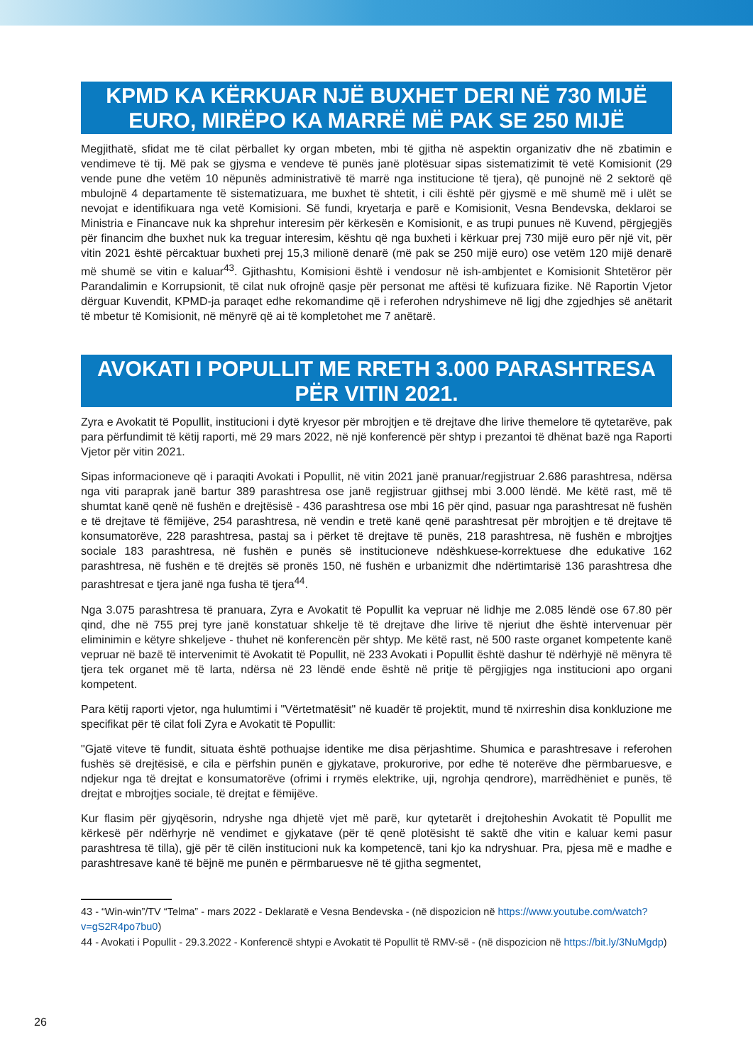KPMD KA KËRKUAR NJË BUXHET DERI NË 730 MIJË EURO, MIRËPO KA MARRË MË PAK SE 250 MIJË
Megjithatë, sfidat me të cilat përballet ky organ mbeten, mbi të gjitha në aspektin organizativ dhe në zbatimin e vendimeve të tij. Më pak se gjysma e vendeve të punës janë plotësuar sipas sistematizimit të vetë Komisionit (29 vende pune dhe vetëm 10 nëpunës administrativë të marrë nga institucione të tjera), që punojnë në 2 sektorë që mbulojnë 4 departamente të sistematizuara, me buxhet të shtetit, i cili është për gjysmë e më shumë më i ulët se nevojat e identifikuara nga vetë Komisioni. Së fundi, kryetarja e parë e Komisionit, Vesna Bendevska, deklaroi se Ministria e Financave nuk ka shprehur interesim për kërkesën e Komisionit, e as trupi punues në Kuvend, përgjegjës për financim dhe buxhet nuk ka treguar interesim, kështu që nga buxheti i kërkuar prej 730 mijë euro për një vit, për vitin 2021 është përcaktuar buxheti prej 15,3 milionë denarë (më pak se 250 mijë euro) ose vetëm 120 mijë denarë më shumë se vitin e kaluar<sup>43</sup>. Gjithashtu, Komisioni është i vendosur në ish-ambjentet e Komisionit Shtetëror për Parandalimin e Korrupsionit, të cilat nuk ofrojnë qasje për personat me aftësi të kufizuara fizike. Në Raportin Vjetor dërguar Kuvendit, KPMD-ja paraqet edhe rekomandime që i referohen ndryshimeve në ligj dhe zgjedhjes së anëtarit të mbetur të Komisionit, në mënyrë që ai të kompletohet me 7 anëtarë.
AVOKATI I POPULLIT ME RRETH 3.000 PARASHTRESA PËR VITIN 2021.
Zyra e Avokatit të Popullit, institucioni i dytë kryesor për mbrojtjen e të drejtave dhe lirive themelore të qytetarëve, pak para përfundimit të këtij raporti, më 29 mars 2022, në një konferencë për shtyp i prezantoi të dhënat bazë nga Raporti Vjetor për vitin 2021.
Sipas informacioneve që i paraqiti Avokati i Popullit, në vitin 2021 janë pranuar/regjistruar 2.686 parashtresa, ndërsa nga viti paraprak janë bartur 389 parashtresa ose janë regjistruar gjithsej mbi 3.000 lëndë. Me këtë rast, më të shumtat kanë qenë në fushën e drejtësisë - 436 parashtresa ose mbi 16 për qind, pasuar nga parashtresat në fushën e të drejtave të fëmijëve, 254 parashtresa, në vendin e tretë kanë qenë parashtresat për mbrojtjen e të drejtave të konsumatorëve, 228 parashtresa, pastaj sa i përket të drejtave të punës, 218 parashtresa, në fushën e mbrojtjes sociale 183 parashtresa, në fushën e punës së institucioneve ndëshkuese-korrektuese dhe edukative 162 parashtresa, në fushën e të drejtës së pronës 150, në fushën e urbanizmit dhe ndërtimtarisë 136 parashtresa dhe parashtresat e tjera janë nga fusha të tjera<sup>44</sup>.
Nga 3.075 parashtresa të pranuara, Zyra e Avokatit të Popullit ka vepruar në lidhje me 2.085 lëndë ose 67.80 për qind, dhe në 755 prej tyre janë konstatuar shkelje të të drejtave dhe lirive të njeriut dhe është intervenuar për eliminimin e këtyre shkeljeve - thuhet në konferencën për shtyp. Me këtë rast, në 500 raste organet kompetente kanë vepruar në bazë të intervenimit të Avokatit të Popullit, në 233 Avokati i Popullit është dashur të ndërhyjë në mënyra të tjera tek organet më të larta, ndërsa në 23 lëndë ende është në pritje të përgjigjes nga institucioni apo organi kompetent.
Para këtij raporti vjetor, nga hulumtimi i "Vërtetmatësit" në kuadër të projektit, mund të nxirreshin disa konkluzione me specifikat për të cilat foli Zyra e Avokatit të Popullit:
"Gjatë viteve të fundit, situata është pothuajse identike me disa përjashtime. Shumica e parashtresave i referohen fushës së drejtësisë, e cila e përfshin punën e gjykatave, prokurorive, por edhe të noterëve dhe përmbaruesve, e ndjekur nga të drejtat e konsumatorëve (ofrimi i rrymës elektrike, uji, ngrohja qendrore), marrëdhëniet e punës, të drejtat e mbrojtjes sociale, të drejtat e fëmijëve.
Kur flasim për gjyqësorin, ndryshe nga dhjetë vjet më parë, kur qytetarët i drejtoheshin Avokatit të Popullit me kërkesë për ndërhyrje në vendimet e gjykatave (për të qenë plotësisht të saktë dhe vitin e kaluar kemi pasur parashtresa të tilla), gjë për të cilën institucioni nuk ka kompetencë, tani kjo ka ndryshuar. Pra, pjesa më e madhe e parashtresave kanë të bëjnë me punën e përmbaruesve në të gjitha segmentet,
43 - “Win-win”/TV “Telma” - mars 2022 - Deklaratë e Vesna Bendevska - (në dispozicion në https://www.youtube.com/watch?v=gS2R4po7bu0)
44 - Avokati i Popullit - 29.3.2022 - Konferencë shtypi e Avokatit të Popullit të RMV-së - (në dispozicion në https://bit.ly/3NuMgdp)
26